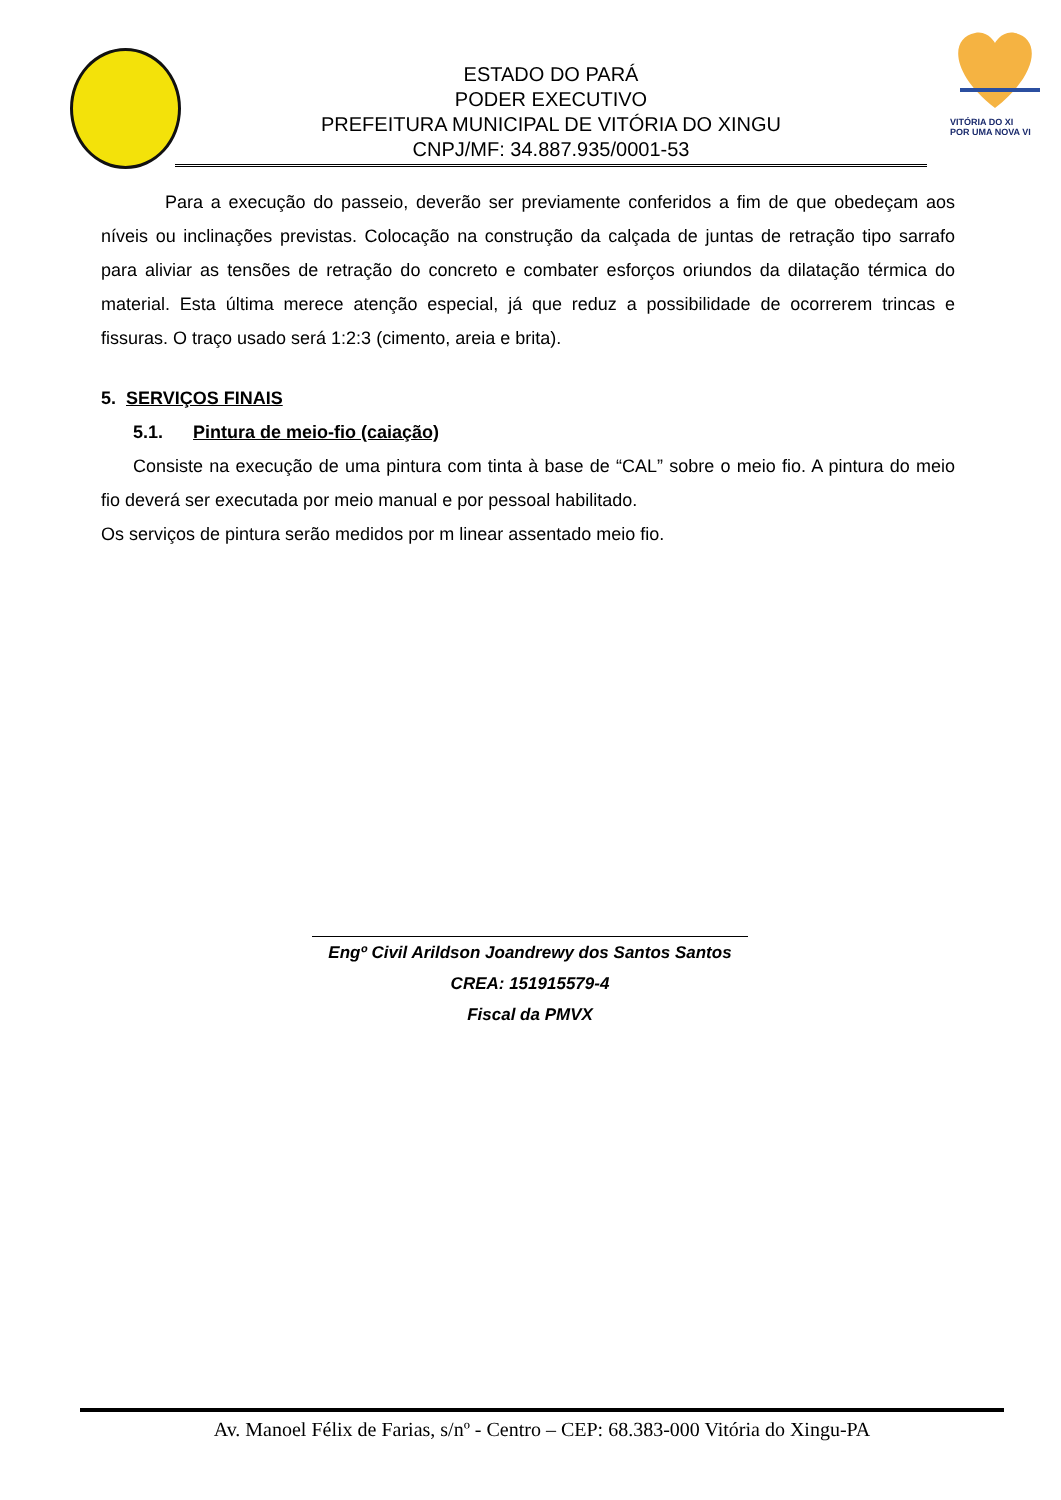VITÓRIA DO XI
POR UMA NOVA VI
ESTADO DO PARÁ
PODER EXECUTIVO
PREFEITURA MUNICIPAL DE VITÓRIA DO XINGU
CNPJ/MF: 34.887.935/0001-53
Para a execução do passeio, deverão ser previamente conferidos a fim de que obedeçam aos níveis ou inclinações previstas. Colocação na construção da calçada de juntas de retração tipo sarrafo para aliviar as tensões de retração do concreto e combater esforços oriundos da dilatação térmica do material. Esta última merece atenção especial, já que reduz a possibilidade de ocorrerem trincas e fissuras. O traço usado será 1:2:3 (cimento, areia e brita).
5. SERVIÇOS FINAIS
5.1. Pintura de meio-fio (caiação)
Consiste na execução de uma pintura com tinta à base de “CAL” sobre o meio fio. A pintura do meio fio deverá ser executada por meio manual e por pessoal habilitado.
Os serviços de pintura serão medidos por m linear assentado meio fio.
Engº Civil Arildson Joandrewy dos Santos Santos
CREA: 151915579-4
Fiscal da PMVX
Av. Manoel Félix de Farias, s/nº - Centro – CEP: 68.383-000 Vitória do Xingu-PA